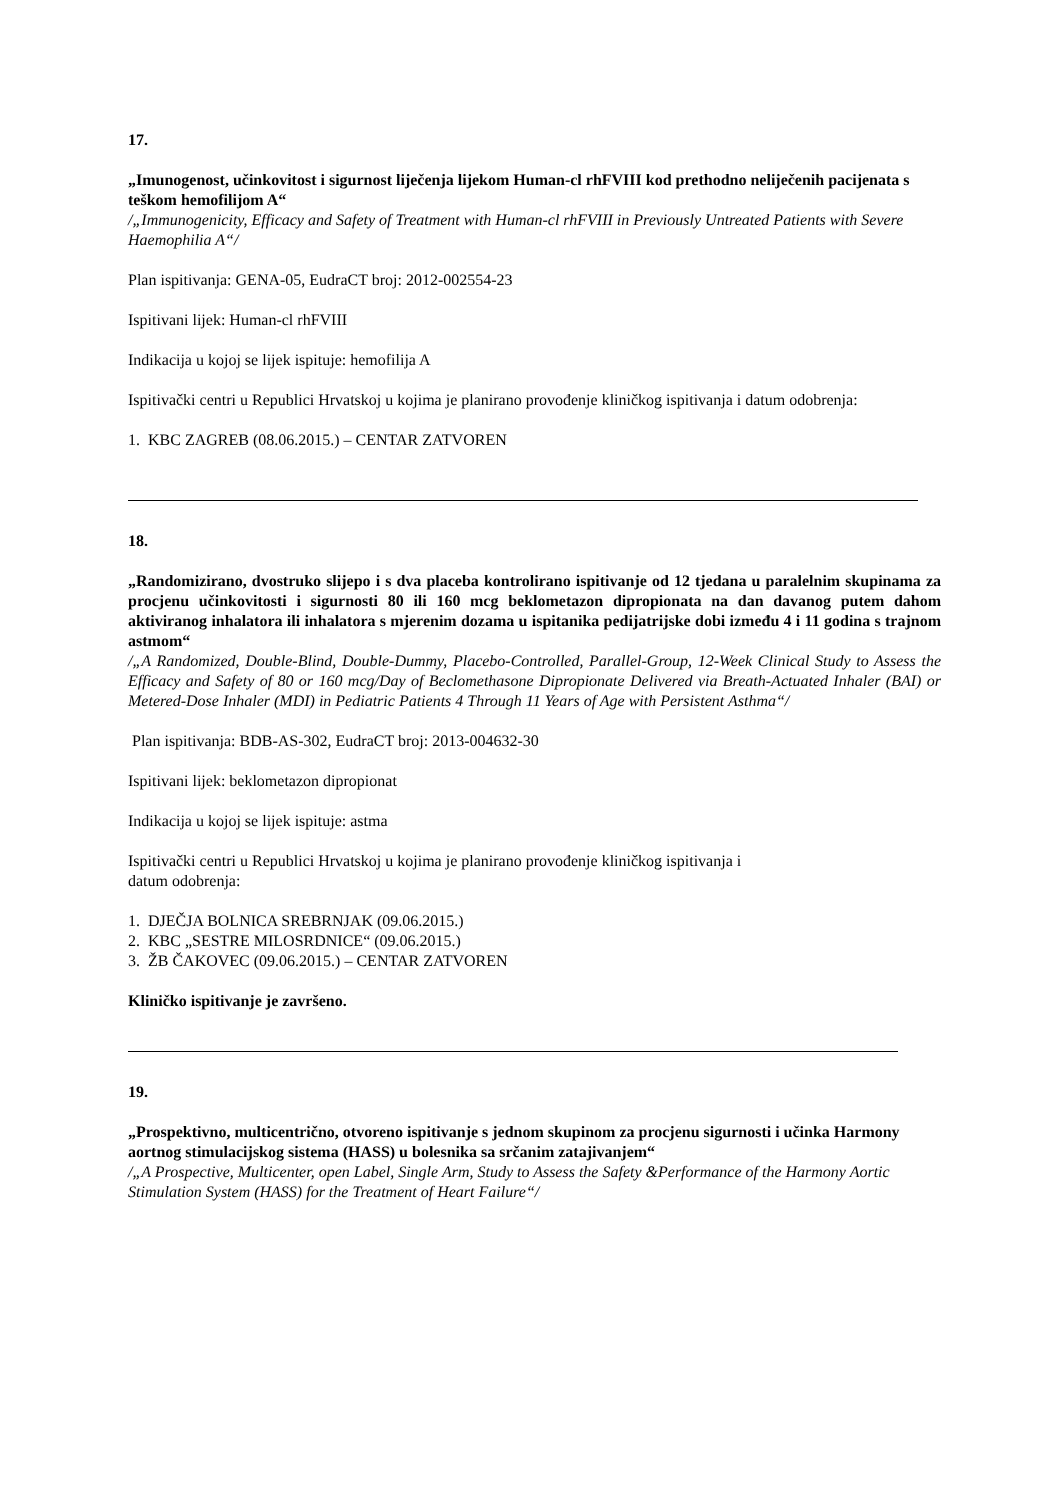17.
„Imunogenost, učinkovitost i sigurnost liječenja lijekom Human-cl rhFVIII kod prethodno neliječenih pacijenata s teškom hemofilijom A“
/„Immunogenicity, Efficacy and Safety of Treatment with Human-cl rhFVIII in Previously Untreated Patients with Severe Haemophilia A“/
Plan ispitivanja: GENA-05, EudraCT broj: 2012-002554-23
Ispitivani lijek: Human-cl rhFVIII
Indikacija u kojoj se lijek ispituje: hemofilija A
Ispitivački centri u Republici Hrvatskoj u kojima je planirano provođenje kliničkog ispitivanja i datum odobrenja:
1. KBC ZAGREB (08.06.2015.) – CENTAR ZATVOREN
18.
„Randomizirano, dvostruko slijepo i s dva placeba kontrolirano ispitivanje od 12 tjedana u paralelnim skupinama za procjenu učinkovitosti i sigurnosti 80 ili 160 mcg beklometazon dipropionata na dan davanog putem dahom aktiviranog inhalatora ili inhalatora s mjerenim dozama u ispitanika pedijatrijske dobi između 4 i 11 godina s trajnom astmom“
/„A Randomized, Double-Blind, Double-Dummy, Placebo-Controlled, Parallel-Group, 12-Week Clinical Study to Assess the Efficacy and Safety of 80 or 160 mcg/Day of Beclomethasone Dipropionate Delivered via Breath-Actuated Inhaler (BAI) or Metered-Dose Inhaler (MDI) in Pediatric Patients 4 Through 11 Years of Age with Persistent Asthma“/
Plan ispitivanja: BDB-AS-302, EudraCT broj: 2013-004632-30
Ispitivani lijek: beklometazon dipropionat
Indikacija u kojoj se lijek ispituje: astma
Ispitivački centri u Republici Hrvatskoj u kojima je planirano provođenje kliničkog ispitivanja i
datum odobrenja:
1. DJEČJA BOLNICA SREBRNJAK (09.06.2015.)
2. KBC „SESTRE MILOSRDNICE“ (09.06.2015.)
3. ŽB ČAKOVEC (09.06.2015.) – CENTAR ZATVOREN
Kliničko ispitivanje je završeno.
19.
„Prospektivno, multicentrično, otvoreno ispitivanje s jednom skupinom za procjenu sigurnosti i učinka Harmony aortnog stimulacijskog sistema (HASS) u bolesnika sa srčanim zatajivanjem“
/„A Prospective, Multicenter, open Label, Single Arm, Study to Assess the Safety &Performance of the Harmony Aortic Stimulation System (HASS) for the Treatment of Heart Failure“/